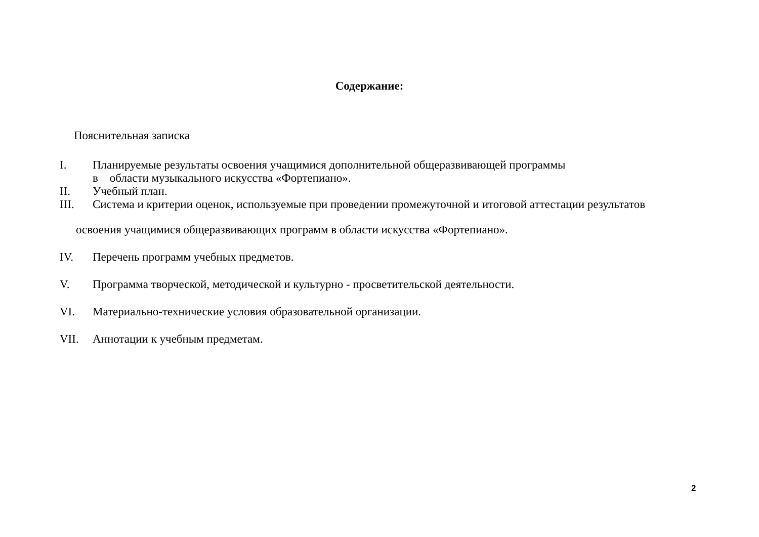Содержание:
Пояснительная записка
I. Планируемые результаты освоения учащимися дополнительной общеразвивающей программы
в области музыкального искусства «Фортепиано».
II. Учебный план.
III. Система и критерии оценок, используемые при проведении промежуточной и итоговой аттестации результатов
освоения учащимися общеразвивающих программ в области искусства «Фортепиано».
IV. Перечень программ учебных предметов.
V. Программа творческой, методической и культурно - просветительской деятельности.
VI. Материально-технические условия образовательной организации.
VII. Аннотации к учебным предметам.
2